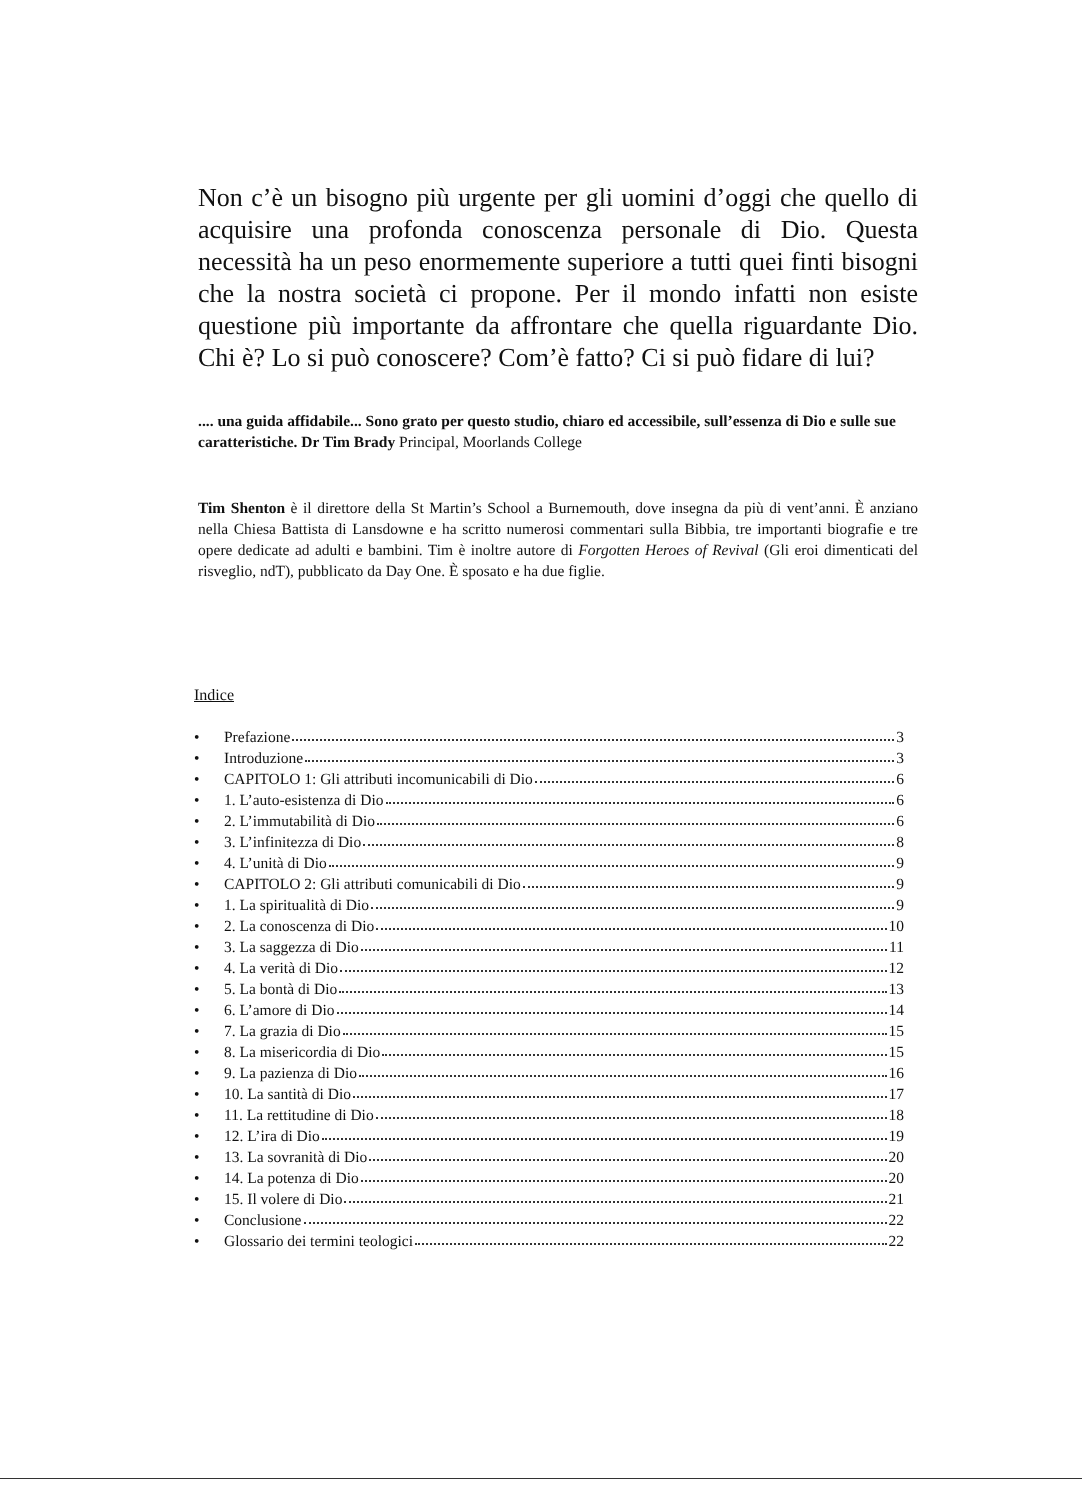Non c’è un bisogno più urgente per gli uomini d’oggi che quello di acquisire una profonda conoscenza personale di Dio. Questa necessità ha un peso enormemente superiore a tutti quei finti bisogni che la nostra società ci propone. Per il mondo infatti non esiste questione più importante da affrontare che quella riguardante Dio. Chi è? Lo si può conoscere? Com’è fatto? Ci si può fidare di lui?
.... una guida affidabile... Sono grato per questo studio, chiaro ed accessibile, sull’essenza di Dio e sulle sue caratteristiche. Dr Tim Brady Principal, Moorlands College
Tim Shenton è il direttore della St Martin’s School a Burnemouth, dove insegna da più di vent’anni. È anziano nella Chiesa Battista di Lansdowne e ha scritto numerosi commentari sulla Bibbia, tre importanti biografie e tre opere dedicate ad adulti e bambini. Tim è inoltre autore di Forgotten Heroes of Revival (Gli eroi dimenticati del risveglio, ndT), pubblicato da Day One. È sposato e ha due figlie.
Indice
• Prefazione 3
• Introduzione 3
• CAPITOLO 1: Gli attributi incomunicabili di Dio 6
• 1. L’auto-esistenza di Dio 6
• 2. L’immutabilità di Dio 6
• 3. L’infinitezza di Dio 8
• 4. L’unità di Dio 9
• CAPITOLO 2: Gli attributi comunicabili di Dio 9
• 1. La spiritualità di Dio 9
• 2. La conoscenza di Dio 10
• 3. La saggezza di Dio 11
• 4. La verità di Dio 12
• 5. La bontà di Dio 13
• 6. L’amore di Dio 14
• 7. La grazia di Dio 15
• 8. La misericordia di Dio 15
• 9. La pazienza di Dio 16
• 10. La santità di Dio 17
• 11. La rettitudine di Dio 18
• 12. L’ira di Dio 19
• 13. La sovranità di Dio 20
• 14. La potenza di Dio 20
• 15. Il volere di Dio 21
• Conclusione 22
• Glossario dei termini teologici 22